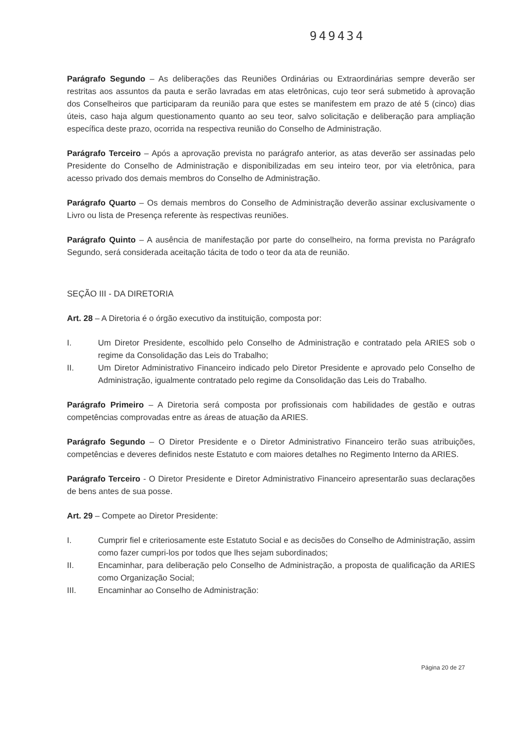949434
Parágrafo Segundo – As deliberações das Reuniões Ordinárias ou Extraordinárias sempre deverão ser restritas aos assuntos da pauta e serão lavradas em atas eletrônicas, cujo teor será submetido à aprovação dos Conselheiros que participaram da reunião para que estes se manifestem em prazo de até 5 (cinco) dias úteis, caso haja algum questionamento quanto ao seu teor, salvo solicitação e deliberação para ampliação específica deste prazo, ocorrida na respectiva reunião do Conselho de Administração.
Parágrafo Terceiro – Após a aprovação prevista no parágrafo anterior, as atas deverão ser assinadas pelo Presidente do Conselho de Administração e disponibilizadas em seu inteiro teor, por via eletrônica, para acesso privado dos demais membros do Conselho de Administração.
Parágrafo Quarto – Os demais membros do Conselho de Administração deverão assinar exclusivamente o Livro ou lista de Presença referente às respectivas reuniões.
Parágrafo Quinto – A ausência de manifestação por parte do conselheiro, na forma prevista no Parágrafo Segundo, será considerada aceitação tácita de todo o teor da ata de reunião.
SEÇÃO III - DA DIRETORIA
Art. 28 – A Diretoria é o órgão executivo da instituição, composta por:
I. Um Diretor Presidente, escolhido pelo Conselho de Administração e contratado pela ARIES sob o regime da Consolidação das Leis do Trabalho;
II. Um Diretor Administrativo Financeiro indicado pelo Diretor Presidente e aprovado pelo Conselho de Administração, igualmente contratado pelo regime da Consolidação das Leis do Trabalho.
Parágrafo Primeiro – A Diretoria será composta por profissionais com habilidades de gestão e outras competências comprovadas entre as áreas de atuação da ARIES.
Parágrafo Segundo – O Diretor Presidente e o Diretor Administrativo Financeiro terão suas atribuições, competências e deveres definidos neste Estatuto e com maiores detalhes no Regimento Interno da ARIES.
Parágrafo Terceiro - O Diretor Presidente e Diretor Administrativo Financeiro apresentarão suas declarações de bens antes de sua posse.
Art. 29 – Compete ao Diretor Presidente:
I. Cumprir fiel e criteriosamente este Estatuto Social e as decisões do Conselho de Administração, assim como fazer cumpri-los por todos que lhes sejam subordinados;
II. Encaminhar, para deliberação pelo Conselho de Administração, a proposta de qualificação da ARIES como Organização Social;
III. Encaminhar ao Conselho de Administração:
Página 20 de 27